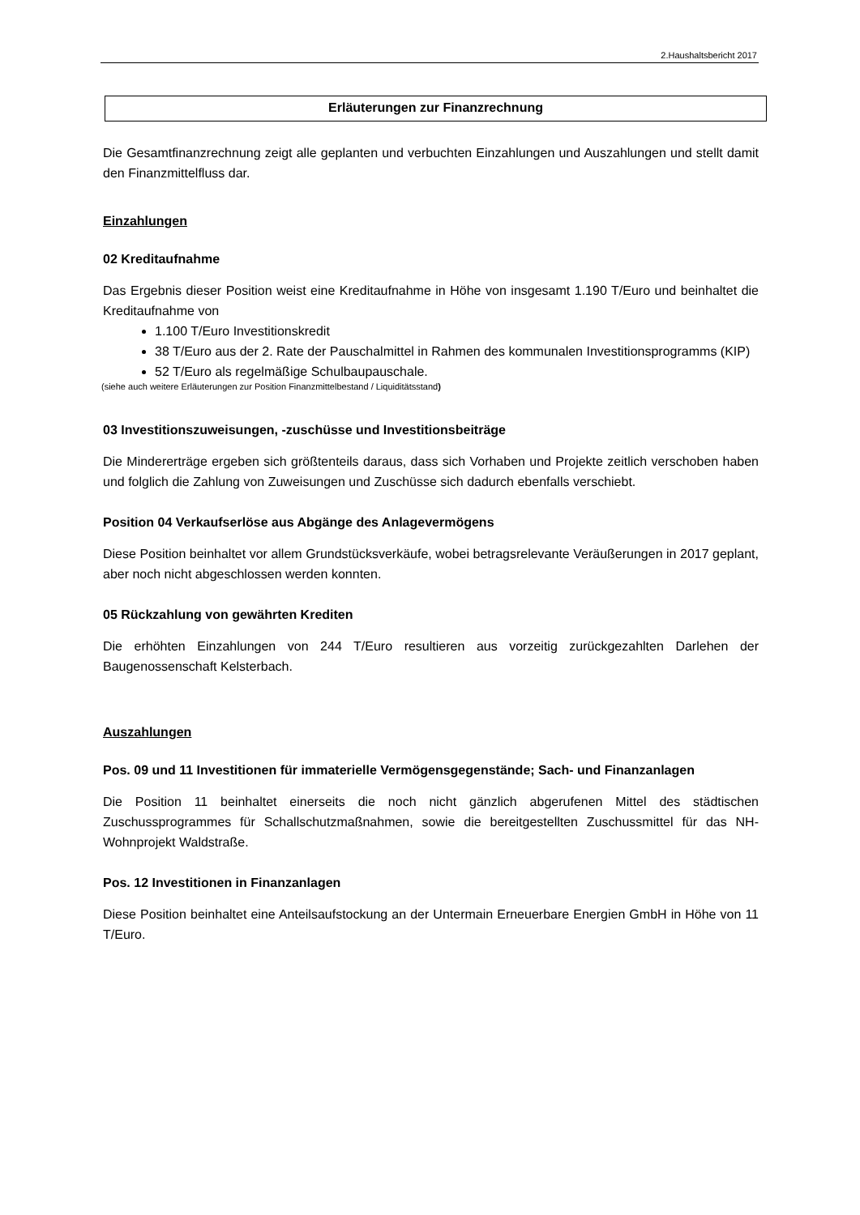2.Haushaltsbericht 2017
Erläuterungen zur Finanzrechnung
Die Gesamtfinanzrechnung zeigt alle geplanten und verbuchten Einzahlungen und Auszahlungen und stellt damit den Finanzmittelfluss dar.
Einzahlungen
02 Kreditaufnahme
Das Ergebnis dieser Position weist eine Kreditaufnahme in Höhe von insgesamt 1.190 T/Euro und beinhaltet die Kreditaufnahme von
1.100 T/Euro Investitionskredit
38 T/Euro aus der 2. Rate der Pauschalmittel in Rahmen des kommunalen Investitionsprogramms (KIP)
52 T/Euro als regelmäßige Schulbaupauschale.
(siehe auch weitere Erläuterungen zur Position Finanzmittelbestand / Liquiditätsstand)
03 Investitionszuweisungen, -zuschüsse und Investitionsbeiträge
Die Mindererträge ergeben sich größtenteils daraus, dass sich Vorhaben und Projekte zeitlich verschoben haben und folglich die Zahlung von Zuweisungen und Zuschüsse sich dadurch ebenfalls verschiebt.
Position 04 Verkaufserlöse aus Abgänge des Anlagevermögens
Diese Position beinhaltet vor allem Grundstücksverkäufe, wobei betragsrelevante Veräußerungen in 2017 geplant, aber noch nicht abgeschlossen werden konnten.
05 Rückzahlung von gewährten Krediten
Die erhöhten Einzahlungen von 244 T/Euro resultieren aus vorzeitig zurückgezahlten Darlehen der Baugenossenschaft Kelsterbach.
Auszahlungen
Pos. 09 und 11 Investitionen für immaterielle Vermögensgegenstände; Sach- und Finanzanlagen
Die Position 11 beinhaltet einerseits die noch nicht gänzlich abgerufenen Mittel des städtischen Zuschussprogrammes für Schallschutzmaßnahmen, sowie die bereitgestellten Zuschussmittel für das NH-Wohnprojekt Waldstraße.
Pos. 12 Investitionen in Finanzanlagen
Diese Position beinhaltet eine Anteilsaufstockung an der Untermain Erneuerbare Energien GmbH in Höhe von 11 T/Euro.